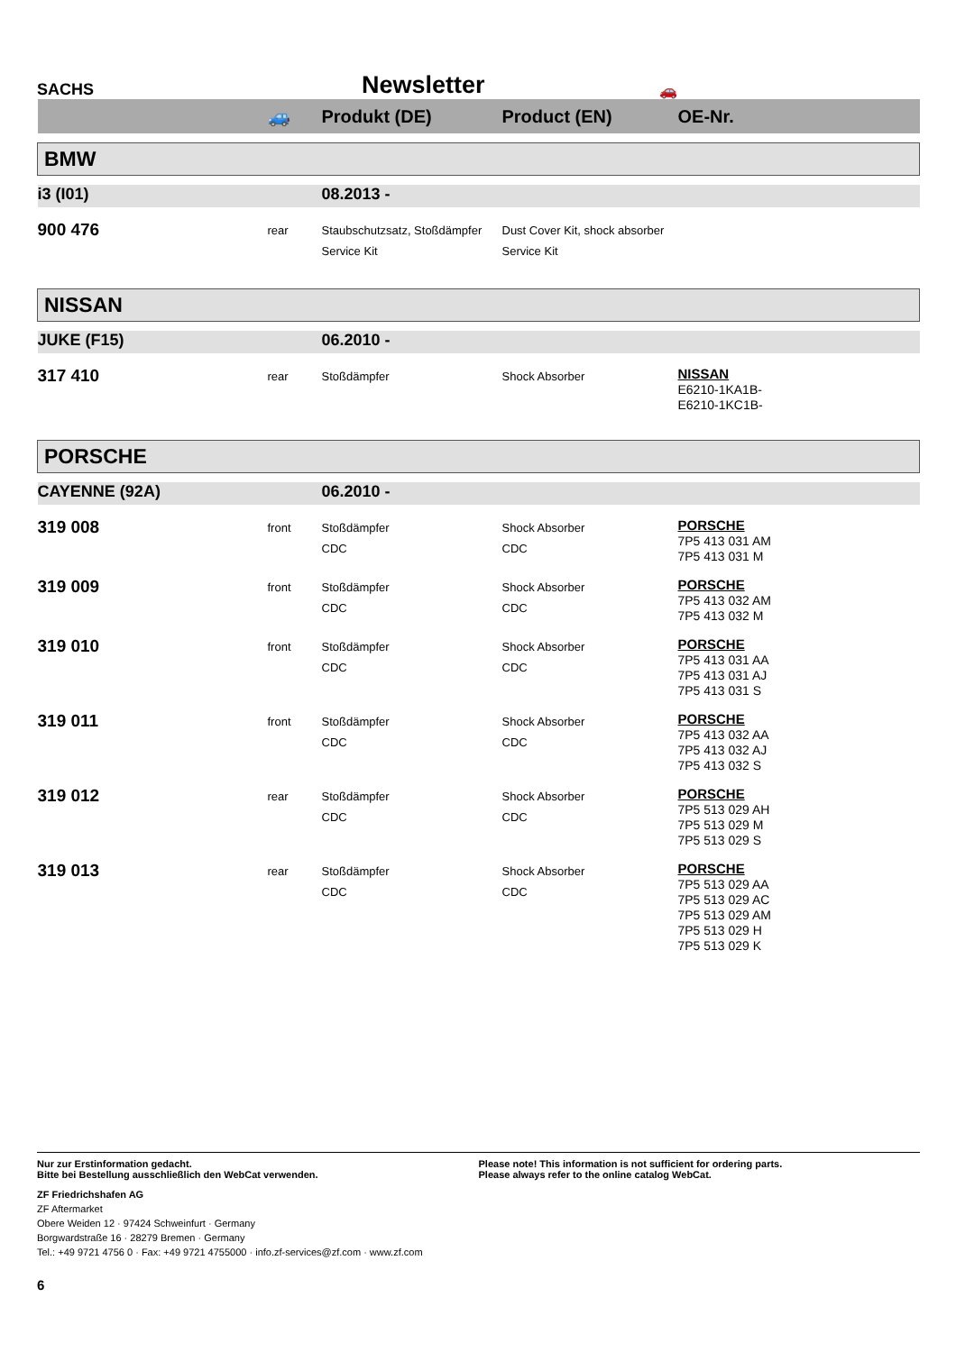SACHS
Newsletter
🚗
| | 🚙 | Produkt (DE) | Product (EN) | OE-Nr. |
| --- | --- | --- | --- | --- |
| BMW | | | | |
| i3 (I01) | | 08.2013 - | | |
| 900 476 | rear | Staubschutzsatz, Stoßdämpfer Service Kit | Dust Cover Kit, shock absorber Service Kit | |
| NISSAN | | | | |
| JUKE (F15) | | 06.2010 - | | |
| 317 410 | rear | Stoßdämpfer | Shock Absorber | NISSAN E6210-1KA1B- E6210-1KC1B- |
| PORSCHE | | | | |
| CAYENNE (92A) | | 06.2010 - | | |
| 319 008 | front | Stoßdämpfer CDC | Shock Absorber CDC | PORSCHE 7P5 413 031 AM 7P5 413 031 M |
| 319 009 | front | Stoßdämpfer CDC | Shock Absorber CDC | PORSCHE 7P5 413 032 AM 7P5 413 032 M |
| 319 010 | front | Stoßdämpfer CDC | Shock Absorber CDC | PORSCHE 7P5 413 031 AA 7P5 413 031 AJ 7P5 413 031 S |
| 319 011 | front | Stoßdämpfer CDC | Shock Absorber CDC | PORSCHE 7P5 413 032 AA 7P5 413 032 AJ 7P5 413 032 S |
| 319 012 | rear | Stoßdämpfer CDC | Shock Absorber CDC | PORSCHE 7P5 513 029 AH 7P5 513 029 M 7P5 513 029 S |
| 319 013 | rear | Stoßdämpfer CDC | Shock Absorber CDC | PORSCHE 7P5 513 029 AA 7P5 513 029 AC 7P5 513 029 AM 7P5 513 029 H 7P5 513 029 K |
Nur zur Erstinformation gedacht.
Bitte bei Bestellung ausschließlich den WebCat verwenden.
Please note! This information is not sufficient for ordering parts.
Please always refer to the online catalog WebCat.
ZF Friedrichshafen AG
ZF Aftermarket
Obere Weiden 12 · 97424 Schweinfurt · Germany
Borgwardstraße 16 · 28279 Bremen · Germany
Tel.: +49 9721 4756 0 · Fax: +49 9721 4755000 · info.zf-services@zf.com · www.zf.com
6